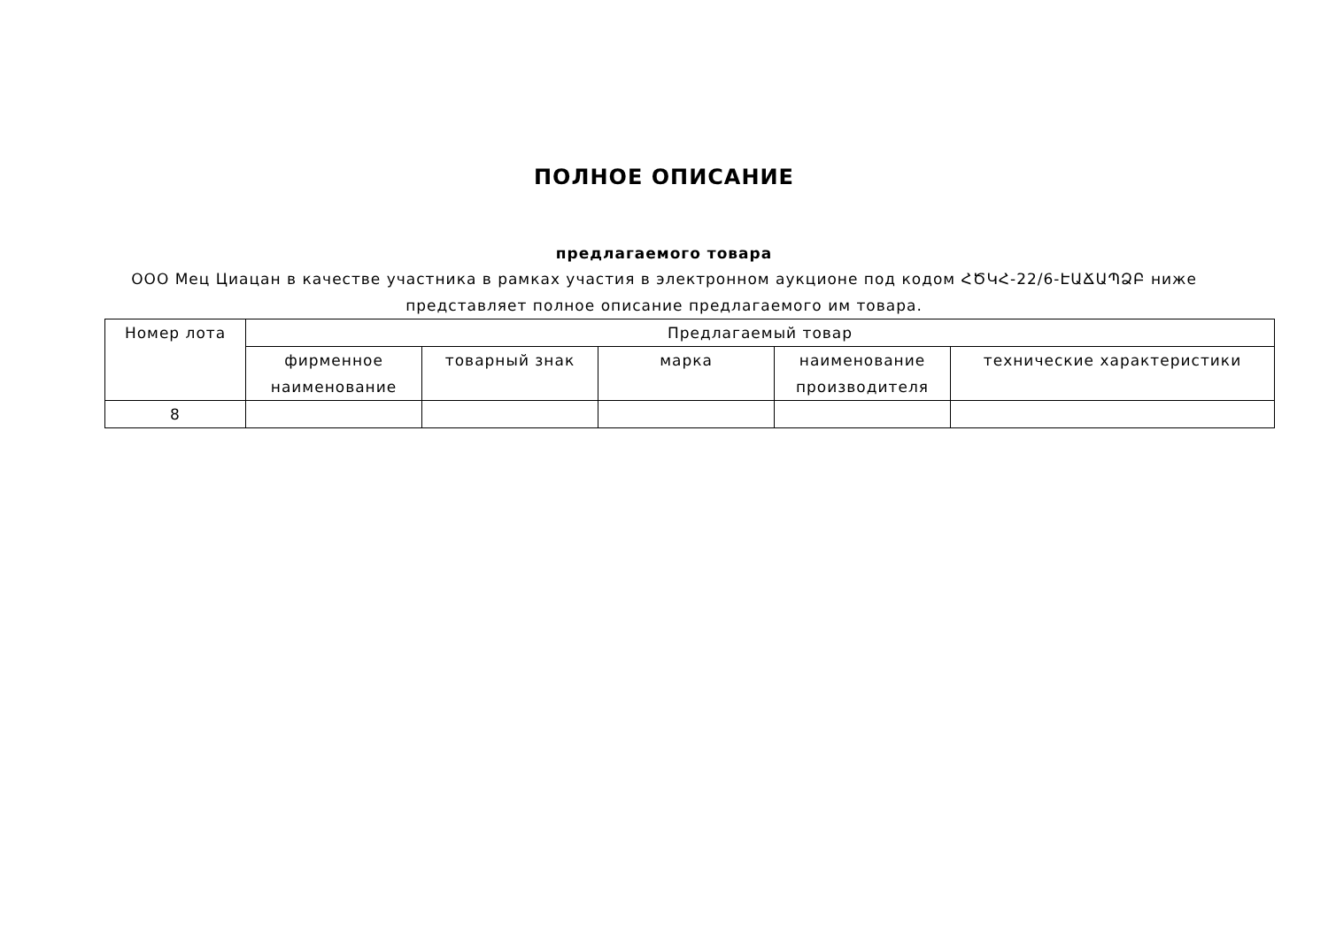ПОЛНОЕ ОПИСАНИЕ
предлагаемого товара
ООО Мец Циацан в качестве участника в рамках участия в электронном аукционе под кодом ՀԾԿՀ-22/6-ԷԱՃԱՊՁԲ ниже представляет полное описание предлагаемого им товара.
| Номер лота | Предлагаемый товар | | | | |
| --- | --- | --- | --- | --- | --- |
| | фирменное наименование | товарный знак | марка | наименование производителя | технические характеристики |
| 8 | | | | | |